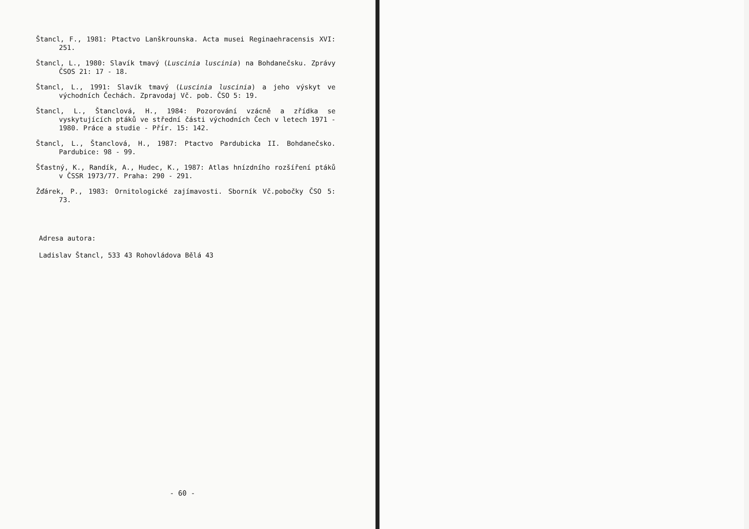Štancl, F., 1981: Ptactvo Lanškrounska. Acta musei Reginaehra­censis XVI: 251.
Štancl, L., 1980: Slavík tmavý (Luscinia luscinia) na Bohdaneč­sku. Zprávy ČSOS 21: 17 - 18.
Štancl, L., 1991: Slavík tmavý (Luscinia luscinia) a jeho výskyt ve východních Čechách. Zpravodaj Vč. pob. ČSO 5: 19.
Štancl, L., Štanclová, H., 1984: Pozorování vzácně a zřídka se vyskytujících ptáků ve střední části východních Čech v letech 1971 - 1980. Práce a studie - Přír. 15: 142.
Štancl, L., Štanclová, H., 1987: Ptactvo Pardubicka II. Bohda­nečsko. Pardubice: 98 - 99.
Šťastný, K., Randík, A., Hudec, K., 1987: Atlas hnízdního rozšíření ptáků v ČSSR 1973/77. Praha: 290 - 291.
Žďárek, P., 1983: Ornitologické zajímavosti. Sborník Vč.pobočky ČSO 5: 73.
Adresa autora:
Ladislav Štancl, 533 43 Rohovládova Bělá 43
- 60 -